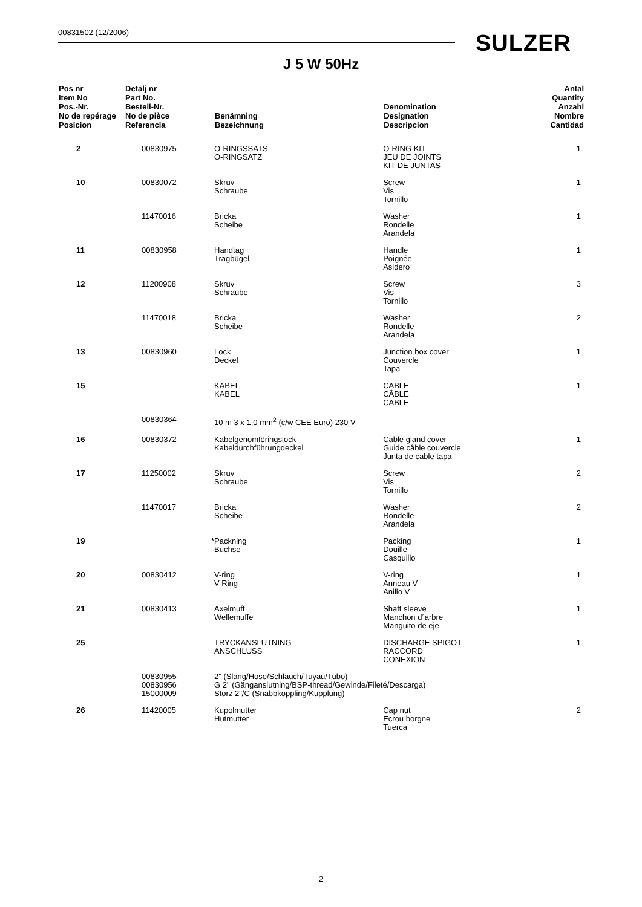00831502 (12/2006) SULZER
J 5 W 50Hz
| Pos nr Item No Pos.-Nr. No de repérage Posicion | Detalj nr Part No. Bestell-Nr. No de pièce Referencia | Benämning Bezeichnung | Denomination Designation Descripcion | Antal Quantity Anzahl Nombre Cantidad |
| --- | --- | --- | --- | --- |
| 2 | 00830975 | O-RINGSSATS O-RINGSATZ | O-RING KIT JEU DE JOINTS KIT DE JUNTAS | 1 |
| 10 | 00830072 | Skruv Schraube | Screw Vis Tornillo | 1 |
| | 11470016 | Bricka Scheibe | Washer Rondelle Arandela | 1 |
| 11 | 00830958 | Handtag Tragbügel | Handle Poignée Asidero | 1 |
| 12 | 11200908 | Skruv Schraube | Screw Vis Tornillo | 3 |
| | 11470018 | Bricka Scheibe | Washer Rondelle Arandela | 2 |
| 13 | 00830960 | Lock Deckel | Junction box cover Couvercle Tapa | 1 |
| 15 | | KABEL KABEL | CABLE CÂBLE CABLE | 1 |
| | 00830364 | 10 m 3 x 1,0 mm<sup>2</sup> (c/w CEE Euro) 230 V | | |
| 16 | 00830372 | Kabelgenomföringslock Kabeldurchführungdeckel | Cable gland cover Guide câble couvercle Junta de cable tapa | 1 |
| 17 | 11250002 | Skruv Schraube | Screw Vis Tornillo | 2 |
| | 11470017 | Bricka Scheibe | Washer Rondelle Arandela | 2 |
| 19 | * | Packning Buchse | Packing Douille Casquillo | 1 |
| 20 | 00830412 | V-ring V-Ring | V-ring Anneau V Anillo V | 1 |
| 21 | 00830413 | Axelmuff Wellemuffe | Shaft sleeve Manchon d´arbre Manguito de eje | 1 |
| 25 | | TRYCKANSLUTNING ANSCHLUSS | DISCHARGE SPIGOT RACCORD CONEXION | 1 |
| | 00830955 00830956 15000009 | 2" (Slang/Hose/Schlauch/Tuyau/Tubo) G 2" (Gänganslutning/BSP-thread/Gewinde/Fileté/Descarga) Storz 2"/C (Snabbkoppling/Kupplung) | | |
| 26 | 11420005 | Kupolmutter Hutmutter | Cap nut Ecrou borgne Tuerca | 2 |
2